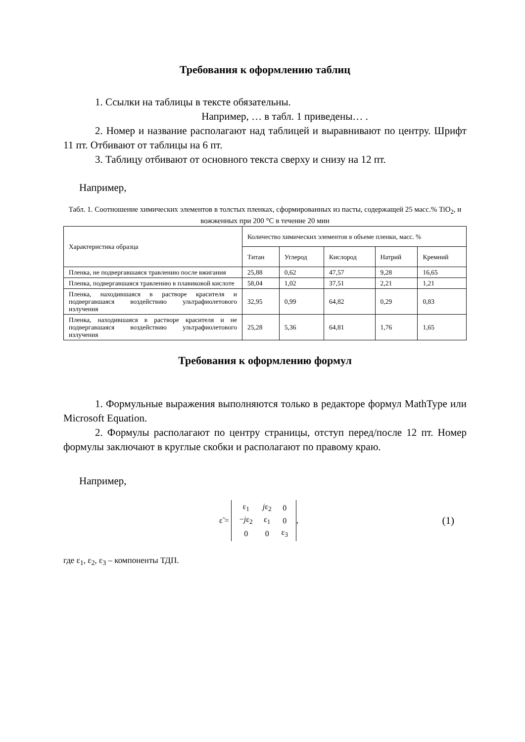Требования к оформлению таблиц
1. Ссылки на таблицы в тексте обязательны.
Например, … в табл. 1 приведены… .
2. Номер и название располагают над таблицей и выравнивают по центру. Шрифт 11 пт. Отбивают от таблицы на 6 пт.
3. Таблицу отбивают от основного текста сверху и снизу на 12 пт.
Например,
Табл. 1. Соотношение химических элементов в толстых пленках, сформированных из пасты, содержащей 25 масс.% TiO<sub>2</sub>, и вожженных при 200 °C в течение 20 мин
| Характеристика образца | Количество химических элементов в объеме пленки, масс. % | | | | |
| --- | --- | --- | --- | --- | --- |
| | Титан | Углерод | Кислород | Натрий | Кремний |
| Пленка, не подвергавшаяся травлению после вжигания | 25,88 | 0,62 | 47,57 | 9,28 | 16,65 |
| Пленка, подвергавшаяся травлению в плавиковой кислоте | 58,04 | 1,02 | 37,51 | 2,21 | 1,21 |
| Пленка, находившаяся в растворе красителя и подвергавшаяся воздействию ультрафиолетового излучения | 32,95 | 0,99 | 64,82 | 0,29 | 0,83 |
| Пленка, находившаяся в растворе красителя и не подвергавшаяся воздействию ультрафиолетового излучения | 25,28 | 5,36 | 64,81 | 1,76 | 1,65 |
Требования к оформлению формул
1. Формульные выражения выполняются только в редакторе формул MathType или Microsoft Equation.
2. Формулы располагают по центру страницы, отступ перед/после 12 пт. Номер формулы заключают в круглые скобки и располагают по правому краю.
Например,
ε̃ =
| ε<sub>1</sub> | j ε<sub>2</sub> | 0 |
| − j ε<sub>2</sub> | ε<sub>1</sub> | 0 |
| 0 | 0 | ε<sub>3</sub> |
,
(1)
где ε<sub>1</sub>, ε<sub>2</sub>, ε<sub>3</sub> – компоненты ТДП.